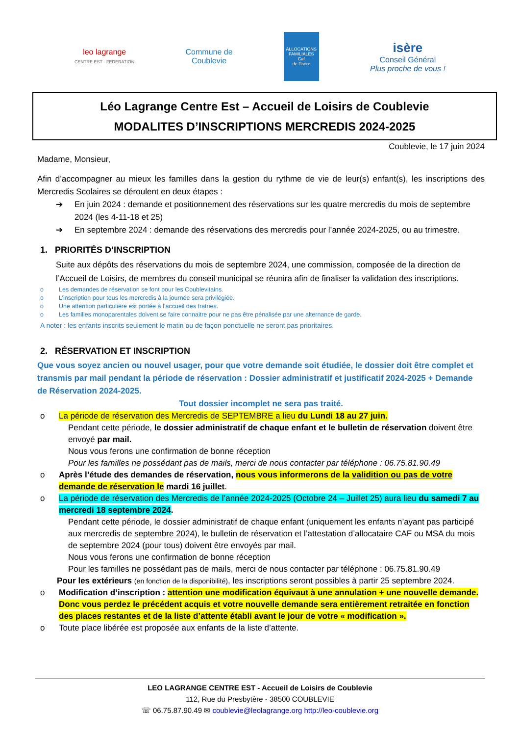leo lagrange
CENTRE EST · FEDERATION
Commune de
Coublevie
ALLOCATIONS FAMILIALES
Caf
de l'Isère
isère
Conseil Général
Plus proche de vous !
Léo Lagrange Centre Est – Accueil de Loisirs de Coublevie
MODALITES D’INSCRIPTIONS MERCREDIS 2024-2025
Coublevie, le 17 juin 2024
Madame, Monsieur,
Afin d’accompagner au mieux les familles dans la gestion du rythme de vie de leur(s) enfant(s), les inscriptions des Mercredis Scolaires se déroulent en deux étapes :
➔ En juin 2024 : demande et positionnement des réservations sur les quatre mercredis du mois de septembre 2024 (les 4-11-18 et 25)
➔ En septembre 2024 : demande des réservations des mercredis pour l’année 2024-2025, ou au trimestre.
1. PRIORITÉS D’INSCRIPTION
Suite aux dépôts des réservations du mois de septembre 2024, une commission, composée de la direction de l’Accueil de Loisirs, de membres du conseil municipal se réunira afin de finaliser la validation des inscriptions.
o Les demandes de réservation se font pour les Coublevitains.
o L’inscription pour tous les mercredis à la journée sera privilégiée.
o Une attention particulière est portée à l’accueil des fratries.
o Les familles monoparentales doivent se faire connaitre pour ne pas être pénalisée par une alternance de garde.
A noter : les enfants inscrits seulement le matin ou de façon ponctuelle ne seront pas prioritaires.
2. RÉSERVATION ET INSCRIPTION
Que vous soyez ancien ou nouvel usager, pour que votre demande soit étudiée, le dossier doit être complet et transmis par mail pendant la période de réservation : Dossier administratif et justificatif 2024-2025 + Demande de Réservation 2024-2025.
Tout dossier incomplet ne sera pas traité.
o La période de réservation des Mercredis de SEPTEMBRE a lieu du Lundi 18 au 27 juin.
Pendant cette période, le dossier administratif de chaque enfant et le bulletin de réservation doivent être envoyé par mail.
Nous vous ferons une confirmation de bonne réception
Pour les familles ne possédant pas de mails, merci de nous contacter par téléphone : 06.75.81.90.49
o Après l’étude des demandes de réservation, nous vous informerons de la validition ou pas de votre demande de réservation le mardi 16 juillet.
o La période de réservation des Mercredis de l’année 2024-2025 (Octobre 24 – Juillet 25) aura lieu du samedi 7 au mercredi 18 septembre 2024.
Pendant cette période, le dossier administratif de chaque enfant (uniquement les enfants n’ayant pas participé aux mercredis de septembre 2024), le bulletin de réservation et l’attestation d’allocataire CAF ou MSA du mois de septembre 2024 (pour tous) doivent être envoyés par mail.
Nous vous ferons une confirmation de bonne réception
Pour les familles ne possédant pas de mails, merci de nous contacter par téléphone : 06.75.81.90.49
Pour les extérieurs (en fonction de la disponibilité), les inscriptions seront possibles à partir 25 septembre 2024.
o Modification d’inscription : attention une modification équivaut à une annulation + une nouvelle demande. Donc vous perdez le précédent acquis et votre nouvelle demande sera entièrement retraitée en fonction des places restantes et de la liste d’attente établi avant le jour de votre « modification ».
o Toute place libérée est proposée aux enfants de la liste d’attente.
LEO LAGRANGE CENTRE EST - Accueil de Loisirs de Coublevie
112, Rue du Presbytère - 38500 COUBLEVIE
☏ 06.75.87.90.49 ✉ coublevie@leolagrange.org http://leo-coublevie.org